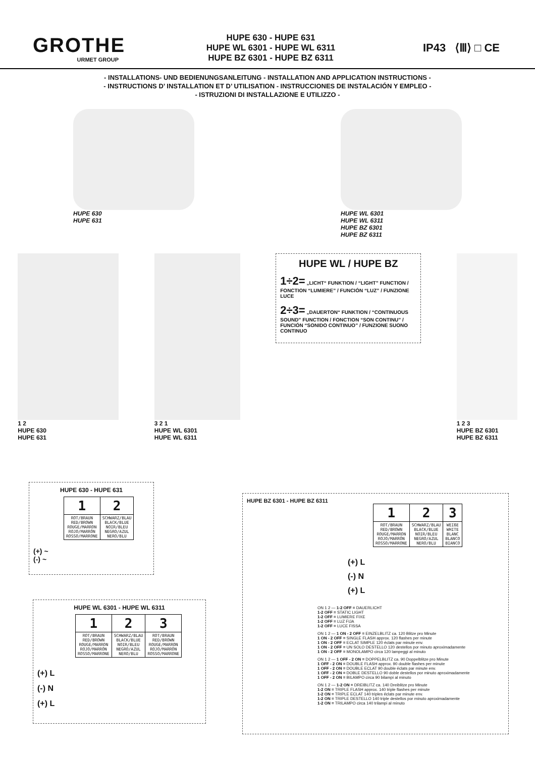GROTHE
URMET GROUP
HUPE 630 - HUPE 631
HUPE WL 6301 - HUPE WL 6311
HUPE BZ 6301 - HUPE BZ 6311
IP43 ⟨Ⅲ⟩ □ CE
- INSTALLATIONS- UND BEDIENUNGSANLEITUNG - INSTALLATION AND APPLICATION INSTRUCTIONS -
- INSTRUCTIONS D’ INSTALLATION ET D’ UTILISATION - INSTRUCCIONES DE INSTALACIÓN Y EMPLEO -
- ISTRUZIONI DI INSTALLAZIONE E UTILIZZO -
HUPE 630
HUPE 631
HUPE WL 6301
HUPE WL 6311
HUPE BZ 6301
HUPE BZ 6311
1 2
HUPE 630
HUPE 631
3 2 1
HUPE WL 6301
HUPE WL 6311
HUPE WL / HUPE BZ
1÷2= „LICHT“ FUNKTION / “LIGHT” FUNCTION / FONCTION “LUMIERE” / FUNCIÓN “LUZ” / FUNZIONE LUCE
2÷3= „DAUERTON“ FUNKTION / “CONTINUOUS SOUND” FUNCTION / FONCTION “SON CONTINU” / FUNCIÓN “SONIDO CONTINUO” / FUNZIONE SUONO CONTINUO
1 2 3
HUPE BZ 6301
HUPE BZ 6311
HUPE 630 - HUPE 631
| 1 | 2 |
| ROT/BRAUN RED/BROWN ROUGE/MARRON ROJO/MARRÓN ROSSO/MARRONE | SCHWARZ/BLAU BLACK/BLUE NOIR/BLEU NEGRO/AZUL NERO/BLU |
(+) ~
(-) ~
HUPE WL 6301 - HUPE WL 6311
| 1 | 2 | 3 |
| ROT/BRAUN RED/BROWN ROUGE/MARRON ROJO/MARRÓN ROSSO/MARRONE | SCHWARZ/BLAU BLACK/BLUE NOIR/BLEU NEGRO/AZUL NERO/BLU | ROT/BRAUN RED/BROWN ROUGE/MARRON ROJO/MARRÓN ROSSO/MARRONE |
(+) L
(-) N
(+) L
HUPE BZ 6301 - HUPE BZ 6311
| 1 | 2 | 3 |
| ROT/BRAUN RED/BROWN ROUGE/MARRON ROJO/MARRÓN ROSSO/MARRONE | SCHWARZ/BLAU BLACK/BLUE NOIR/BLEU NEGRO/AZUL NERO/BLU | WEIßE WHITE BLANC BLANCO BIANCO |
(+) L
(-) N
(+) L
ON 1 2 — 1-2 OFF = DAUERLICHT
1-2 OFF = STATIC LIGHT
1-2 OFF = LUMIERE FIXE
1-2 OFF = LUZ FIJA
1-2 OFF = LUCE FISSA
ON 1 2 — 1 ON - 2 OFF = EINZELBLITZ ca. 120 Blitze pro Minute
1 ON - 2 OFF = SINGLE FLASH approx. 120 flashes per minute
1 ON - 2 OFF = ECLAT SIMPLE 120 éclats par minute env.
1 ON - 2 OFF = UN SOLO DESTELLO 120 destellos por minuto aproximadamente
1 ON - 2 OFF = MONOLAMPO circa 120 lampeggi al minuto
ON 1 2 — 1 OFF - 2 ON = DOPPELBLITZ ca. 90 Doppelblitze pro Minute
1 OFF - 2 ON = DOUBLE FLASH approx. 90 double flashes per minute
1 OFF - 2 ON = DOUBLE ECLAT 90 double éclats par minute env.
1 OFF - 2 ON = DOBLE DESTELLO 90 doble destellos por minuto aproximadamente
1 OFF - 2 ON = BILAMPO circa 90 bilampi al minuto
ON 1 2 — 1-2 ON = DREIBLITZ ca. 140 Dreiblitze pro Minute
1-2 ON = TRIPLE FLASH approx. 140 triple flashes per minute
1-2 ON = TRIPLE ECLAT 140 triples éclats par minute env.
1-2 ON = TRIPLE DESTELLO 140 triple destellos por minuto aproximadamente
1-2 ON = TRILAMPO circa 140 trilampi al minuto